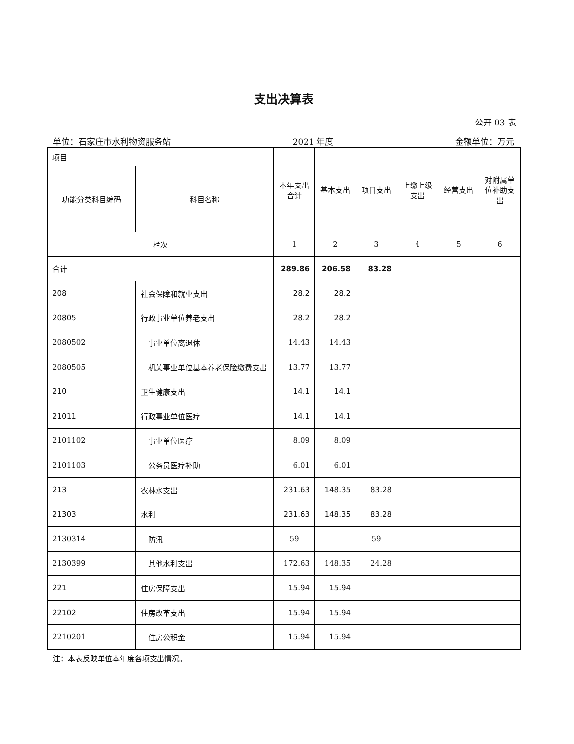支出决算表
公开 03 表
单位：石家庄市水利物资服务站 2021 年度 金额单位：万元
| 项目 | | 本年支出合计 | 基本支出 | 项目支出 | 上缴上级支出 | 经营支出 | 对附属单位补助支出 |
| --- | --- | --- | --- | --- | --- | --- | --- |
| 功能分类科目编码 | 科目名称 | | | | | | |
| 栏次 | | 1 | 2 | 3 | 4 | 5 | 6 |
| 合计 | | 289.86 | 206.58 | 83.28 | | | |
| 208 | 社会保障和就业支出 | 28.2 | 28.2 | | | | |
| 20805 | 行政事业单位养老支出 | 28.2 | 28.2 | | | | |
| 2080502 | 事业单位离退休 | 14.43 | 14.43 | | | | |
| 2080505 | 机关事业单位基本养老保险缴费支出 | 13.77 | 13.77 | | | | |
| 210 | 卫生健康支出 | 14.1 | 14.1 | | | | |
| 21011 | 行政事业单位医疗 | 14.1 | 14.1 | | | | |
| 2101102 | 事业单位医疗 | 8.09 | 8.09 | | | | |
| 2101103 | 公务员医疗补助 | 6.01 | 6.01 | | | | |
| 213 | 农林水支出 | 231.63 | 148.35 | 83.28 | | | |
| 21303 | 水利 | 231.63 | 148.35 | 83.28 | | | |
| 2130314 | 防汛 | 59 | | 59 | | | |
| 2130399 | 其他水利支出 | 172.63 | 148.35 | 24.28 | | | |
| 221 | 住房保障支出 | 15.94 | 15.94 | | | | |
| 22102 | 住房改革支出 | 15.94 | 15.94 | | | | |
| 2210201 | 住房公积金 | 15.94 | 15.94 | | | | |
注：本表反映单位本年度各项支出情况。